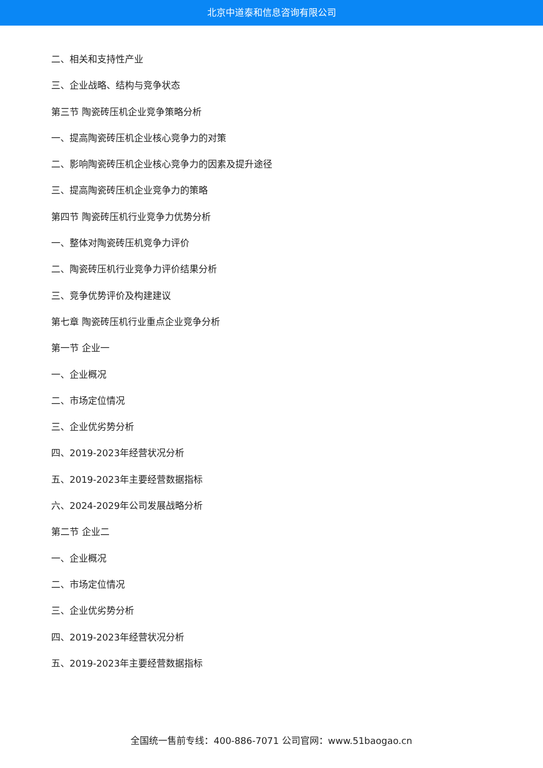北京中道泰和信息咨询有限公司
二、相关和支持性产业
三、企业战略、结构与竞争状态
第三节 陶瓷砖压机企业竞争策略分析
一、提高陶瓷砖压机企业核心竞争力的对策
二、影响陶瓷砖压机企业核心竞争力的因素及提升途径
三、提高陶瓷砖压机企业竞争力的策略
第四节 陶瓷砖压机行业竞争力优势分析
一、整体对陶瓷砖压机竞争力评价
二、陶瓷砖压机行业竞争力评价结果分析
三、竞争优势评价及构建建议
第七章 陶瓷砖压机行业重点企业竞争分析
第一节 企业一
一、企业概况
二、市场定位情况
三、企业优劣势分析
四、2019-2023年经营状况分析
五、2019-2023年主要经营数据指标
六、2024-2029年公司发展战略分析
第二节 企业二
一、企业概况
二、市场定位情况
三、企业优劣势分析
四、2019-2023年经营状况分析
五、2019-2023年主要经营数据指标
全国统一售前专线：400-886-7071 公司官网：www.51baogao.cn